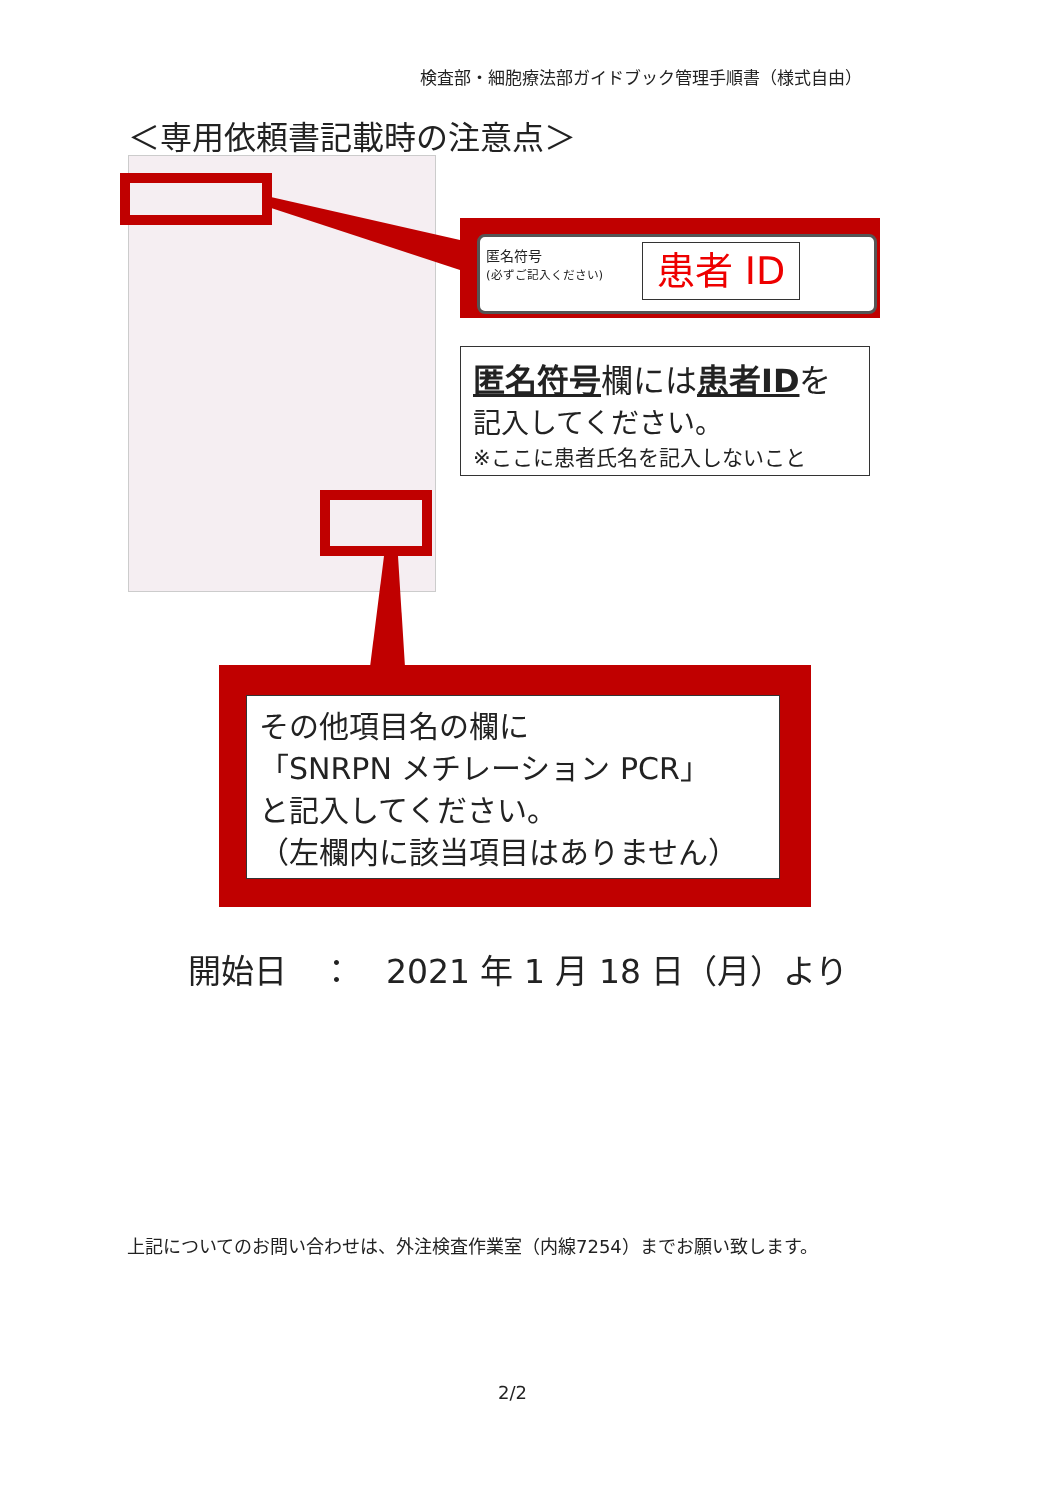検査部・細胞療法部ガイドブック管理手順書（様式自由）
＜専用依頼書記載時の注意点＞
匿名符号
(必ずご記入ください)
患者 ID
匿名符号欄には患者IDを
記入してください。
※ここに患者氏名を記入しないこと
その他項目名の欄に
「SNRPN メチレーション PCR」
と記入してください。
（左欄内に該当項目はありません）
開始日　：　2021 年 1 月 18 日（月）より
上記についてのお問い合わせは、外注検査作業室（内線7254）までお願い致します。
2/2